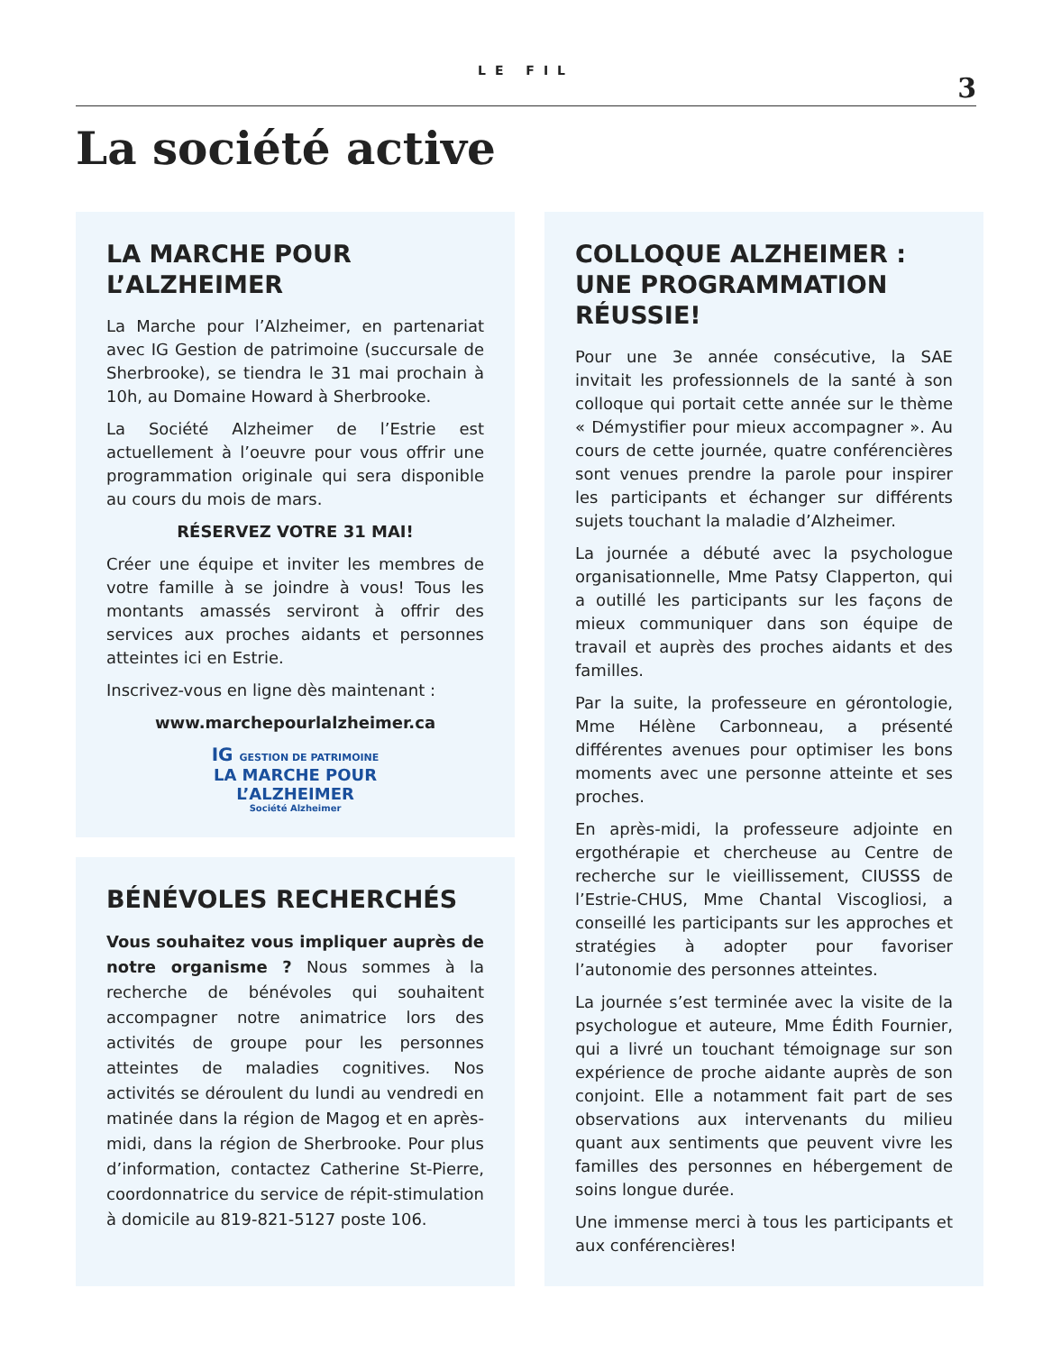LE FIL
3
La société active
LA MARCHE POUR L’ALZHEIMER
La Marche pour l’Alzheimer, en partenariat avec IG Gestion de patrimoine (succursale de Sherbrooke), se tiendra le 31 mai prochain à 10h, au Domaine Howard à Sherbrooke.
La Société Alzheimer de l’Estrie est actuellement à l’oeuvre pour vous offrir une programmation originale qui sera disponible au cours du mois de mars.
RÉSERVEZ VOTRE 31 MAI!
Créer une équipe et inviter les membres de votre famille à se joindre à vous! Tous les montants amassés serviront à offrir des services aux proches aidants et personnes atteintes ici en Estrie.
Inscrivez-vous en ligne dès maintenant :
www.marchepourlalzheimer.ca
IG GESTION DE PATRIMOINE
LA MARCHE POUR
L’ALZHEIMER
Société Alzheimer
BÉNÉVOLES RECHERCHÉS
Vous souhaitez vous impliquer auprès de notre organisme ? Nous sommes à la recherche de bénévoles qui souhaitent accompagner notre animatrice lors des activités de groupe pour les personnes atteintes de maladies cognitives. Nos activités se déroulent du lundi au vendredi en matinée dans la région de Magog et en après-midi, dans la région de Sherbrooke. Pour plus d’information, contactez Catherine St-Pierre, coordonnatrice du service de répit-stimulation à domicile au 819-821-5127 poste 106.
COLLOQUE ALZHEIMER : UNE PROGRAMMATION RÉUSSIE!
Pour une 3e année consécutive, la SAE invitait les professionnels de la santé à son colloque qui portait cette année sur le thème « Démystifier pour mieux accompagner ». Au cours de cette journée, quatre conférencières sont venues prendre la parole pour inspirer les participants et échanger sur différents sujets touchant la maladie d’Alzheimer.
La journée a débuté avec la psychologue organisationnelle, Mme Patsy Clapperton, qui a outillé les participants sur les façons de mieux communiquer dans son équipe de travail et auprès des proches aidants et des familles.
Par la suite, la professeure en gérontologie, Mme Hélène Carbonneau, a présenté différentes avenues pour optimiser les bons moments avec une personne atteinte et ses proches.
En après-midi, la professeure adjointe en ergothérapie et chercheuse au Centre de recherche sur le vieillissement, CIUSSS de l’Estrie-CHUS, Mme Chantal Viscogliosi, a conseillé les participants sur les approches et stratégies à adopter pour favoriser l’autonomie des personnes atteintes.
La journée s’est terminée avec la visite de la psychologue et auteure, Mme Édith Fournier, qui a livré un touchant témoignage sur son expérience de proche aidante auprès de son conjoint. Elle a notamment fait part de ses observations aux intervenants du milieu quant aux sentiments que peuvent vivre les familles des personnes en hébergement de soins longue durée.
Une immense merci à tous les participants et aux conférencières!